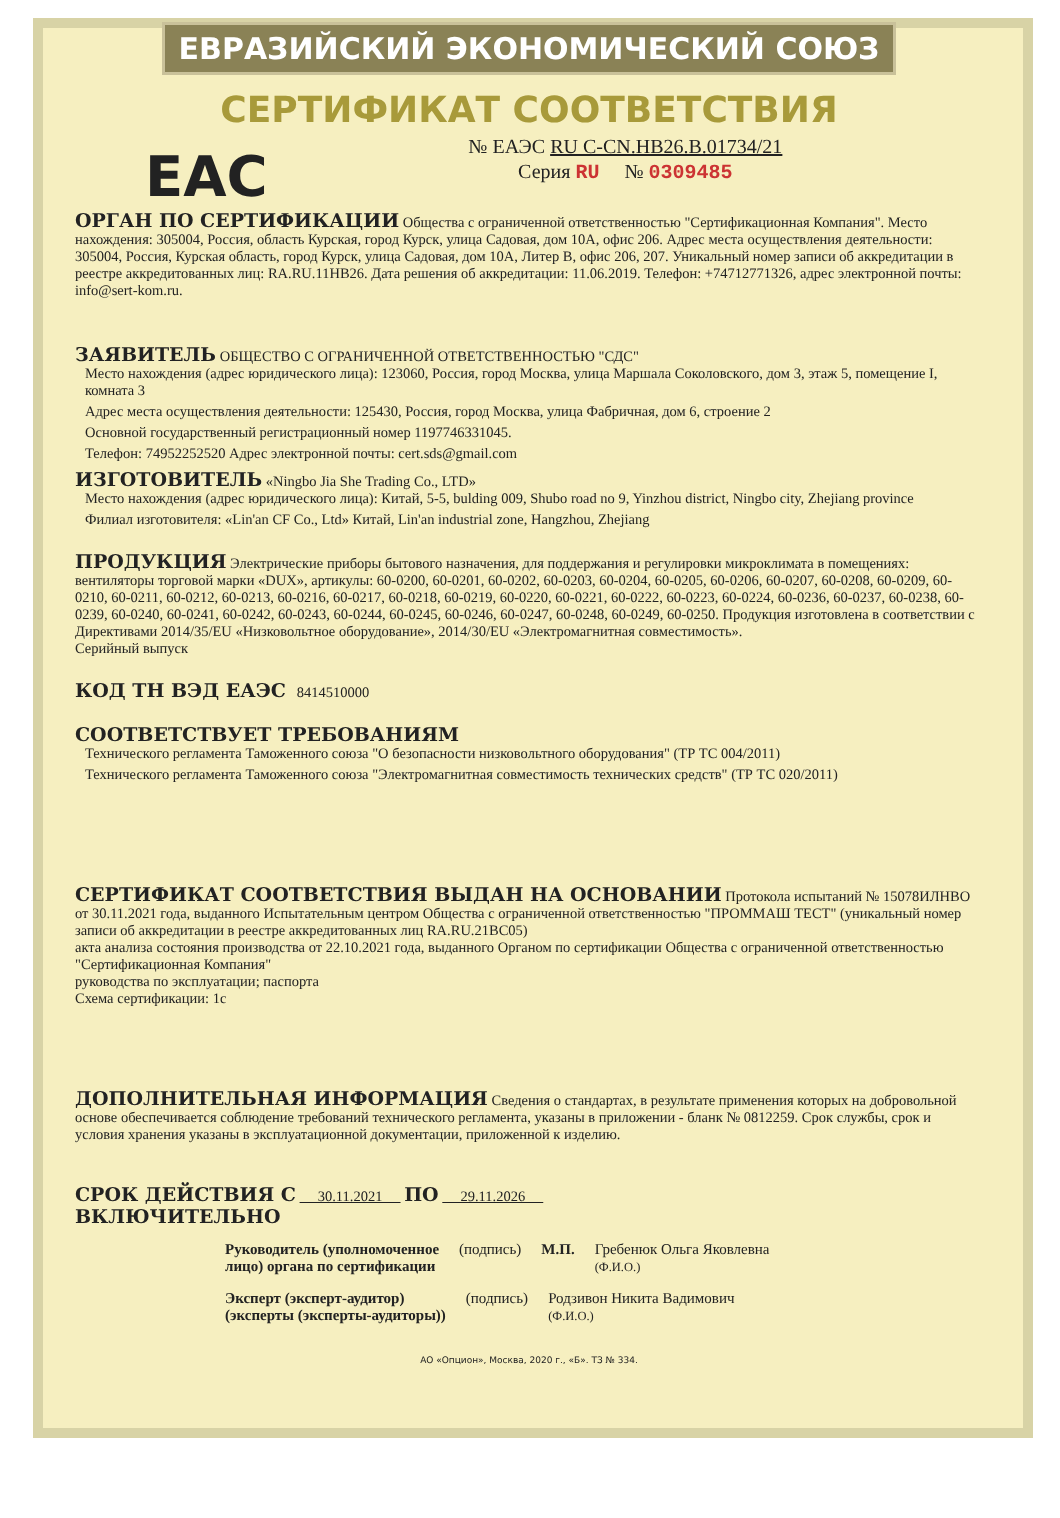ЕВРАЗИЙСКИЙ ЭКОНОМИЧЕСКИЙ СОЮЗ
СЕРТИФИКАТ СООТВЕТСТВИЯ
EAC
№ ЕАЭС RU C-CN.НВ26.В.01734/21
Серия RU № 0309485
ОРГАН ПО СЕРТИФИКАЦИИ
Общества с ограниченной ответственностью "Сертификационная Компания". Место нахождения: 305004, Россия, область Курская, город Курск, улица Садовая, дом 10А, офис 206. Адрес места осуществления деятельности: 305004, Россия, Курская область, город Курск, улица Садовая, дом 10А, Литер В, офис 206, 207. Уникальный номер записи об аккредитации в реестре аккредитованных лиц: RA.RU.11НВ26. Дата решения об аккредитации: 11.06.2019. Телефон: +74712771326, адрес электронной почты: info@sert-kom.ru.
ЗАЯВИТЕЛЬ
ОБЩЕСТВО С ОГРАНИЧЕННОЙ ОТВЕТСТВЕННОСТЬЮ "СДС"
Место нахождения (адрес юридического лица): 123060, Россия, город Москва, улица Маршала Соколовского, дом 3, этаж 5, помещение I, комната 3
Адрес места осуществления деятельности: 125430, Россия, город Москва, улица Фабричная, дом 6, строение 2
Основной государственный регистрационный номер 1197746331045.
Телефон: 74952252520 Адрес электронной почты: cert.sds@gmail.com
ИЗГОТОВИТЕЛЬ
«Ningbo Jia She Trading Co., LTD»
Место нахождения (адрес юридического лица): Китай, 5-5, bulding 009, Shubo road no 9, Yinzhou district, Ningbo city, Zhejiang province
Филиал изготовителя: «Lin'an CF Co., Ltd» Китай, Lin'an industrial zone, Hangzhou, Zhejiang
ПРОДУКЦИЯ
Электрические приборы бытового назначения, для поддержания и регулировки микроклимата в помещениях: вентиляторы торговой марки «DUX», артикулы: 60-0200, 60-0201, 60-0202, 60-0203, 60-0204, 60-0205, 60-0206, 60-0207, 60-0208, 60-0209, 60-0210, 60-0211, 60-0212, 60-0213, 60-0216, 60-0217, 60-0218, 60-0219, 60-0220, 60-0221, 60-0222, 60-0223, 60-0224, 60-0236, 60-0237, 60-0238, 60-0239, 60-0240, 60-0241, 60-0242, 60-0243, 60-0244, 60-0245, 60-0246, 60-0247, 60-0248, 60-0249, 60-0250. Продукция изготовлена в соответствии с Директивами 2014/35/EU «Низковольтное оборудование», 2014/30/EU «Электромагнитная совместимость».
Серийный выпуск
КОД ТН ВЭД ЕАЭС
8414510000
СООТВЕТСТВУЕТ ТРЕБОВАНИЯМ
Технического регламента Таможенного союза "О безопасности низковольтного оборудования" (ТР ТС 004/2011)
Технического регламента Таможенного союза "Электромагнитная совместимость технических средств" (ТР ТС 020/2011)
СЕРТИФИКАТ СООТВЕТСТВИЯ ВЫДАН НА ОСНОВАНИИ
Протокола испытаний № 15078ИЛНВО от 30.11.2021 года, выданного Испытательным центром Общества с ограниченной ответственностью "ПРОММАШ ТЕСТ" (уникальный номер записи об аккредитации в реестре аккредитованных лиц RA.RU.21ВС05)
акта анализа состояния производства от 22.10.2021 года, выданного Органом по сертификации Общества с ограниченной ответственностью "Сертификационная Компания"
руководства по эксплуатации; паспорта
Схема сертификации: 1с
ДОПОЛНИТЕЛЬНАЯ ИНФОРМАЦИЯ
Сведения о стандартах, в результате применения которых на добровольной основе обеспечивается соблюдение требований технического регламента, указаны в приложении - бланк № 0812259. Срок службы, срок и условия хранения указаны в эксплуатационной документации, приложенной к изделию.
СРОК ДЕЙСТВИЯ С
30.11.2021
ПО
29.11.2026
ВКЛЮЧИТЕЛЬНО
Руководитель (уполномоченное
лицо) органа по сертификации (подпись) М.П. Гребенюк Ольга Яковлевна
(Ф.И.О.)
Эксперт (эксперт-аудитор)
(эксперты (эксперты-аудиторы)) (подпись) Родзивон Никита Вадимович
(Ф.И.О.)
АО «Опцион», Москва, 2020 г., «Б». ТЗ № 334.